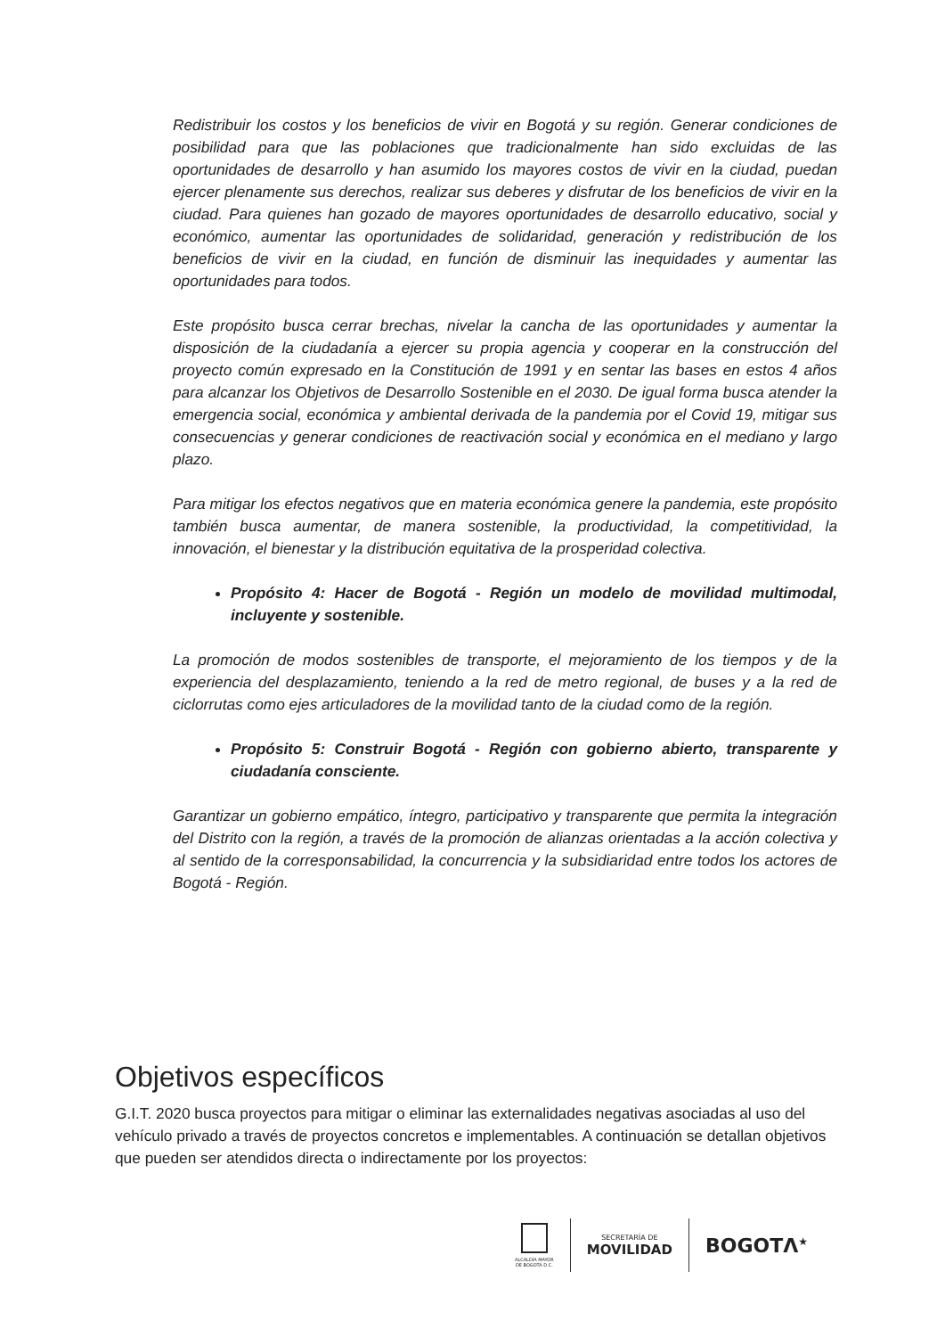Redistribuir los costos y los beneficios de vivir en Bogotá y su región. Generar condiciones de posibilidad para que las poblaciones que tradicionalmente han sido excluidas de las oportunidades de desarrollo y han asumido los mayores costos de vivir en la ciudad, puedan ejercer plenamente sus derechos, realizar sus deberes y disfrutar de los beneficios de vivir en la ciudad. Para quienes han gozado de mayores oportunidades de desarrollo educativo, social y económico, aumentar las oportunidades de solidaridad, generación y redistribución de los beneficios de vivir en la ciudad, en función de disminuir las inequidades y aumentar las oportunidades para todos.
Este propósito busca cerrar brechas, nivelar la cancha de las oportunidades y aumentar la disposición de la ciudadanía a ejercer su propia agencia y cooperar en la construcción del proyecto común expresado en la Constitución de 1991 y en sentar las bases en estos 4 años para alcanzar los Objetivos de Desarrollo Sostenible en el 2030. De igual forma busca atender la emergencia social, económica y ambiental derivada de la pandemia por el Covid 19, mitigar sus consecuencias y generar condiciones de reactivación social y económica en el mediano y largo plazo.
Para mitigar los efectos negativos que en materia económica genere la pandemia, este propósito también busca aumentar, de manera sostenible, la productividad, la competitividad, la innovación, el bienestar y la distribución equitativa de la prosperidad colectiva.
Propósito 4: Hacer de Bogotá - Región un modelo de movilidad multimodal, incluyente y sostenible.
La promoción de modos sostenibles de transporte, el mejoramiento de los tiempos y de la experiencia del desplazamiento, teniendo a la red de metro regional, de buses y a la red de ciclorrutas como ejes articuladores de la movilidad tanto de la ciudad como de la región.
Propósito 5: Construir Bogotá - Región con gobierno abierto, transparente y ciudadanía consciente.
Garantizar un gobierno empático, íntegro, participativo y transparente que permita la integración del Distrito con la región, a través de la promoción de alianzas orientadas a la acción colectiva y al sentido de la corresponsabilidad, la concurrencia y la subsidiaridad entre todos los actores de Bogotá - Región.
Objetivos específicos
G.I.T. 2020 busca proyectos para mitigar o eliminar las externalidades negativas asociadas al uso del vehículo privado a través de proyectos concretos e implementables. A continuación se detallan objetivos que pueden ser atendidos directa o indirectamente por los proyectos:
ALCALDÍA MAYOR
DE BOGOTÁ D.C.
SECRETARÍA DE
MOVILIDAD
BOGOTΛ<sup>★</sup>